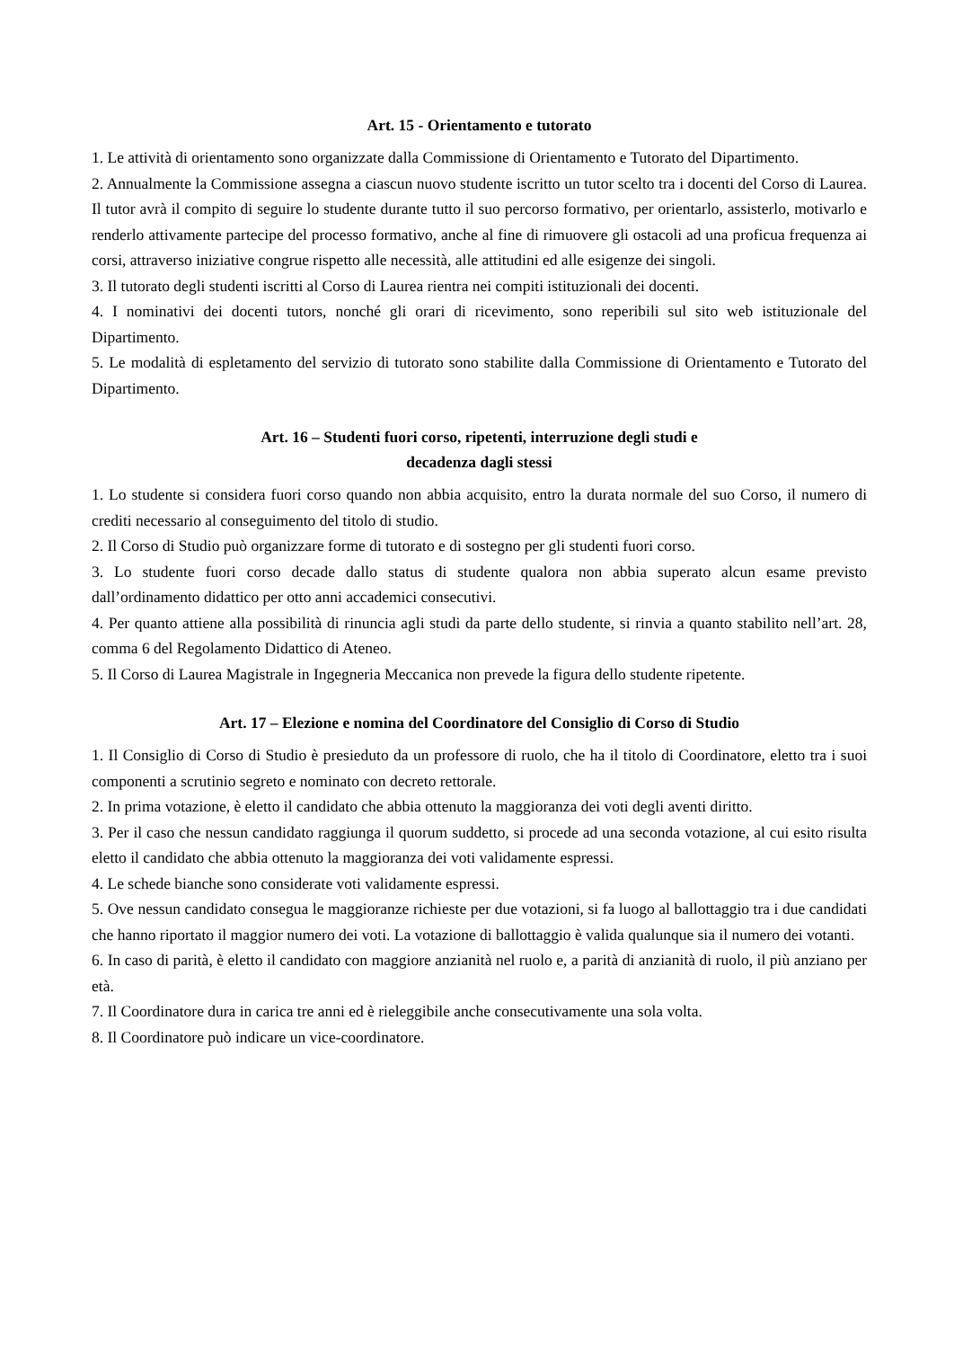Art. 15 - Orientamento e tutorato
1. Le attività di orientamento sono organizzate dalla Commissione di Orientamento e Tutorato del Dipartimento.
2. Annualmente la Commissione assegna a ciascun nuovo studente iscritto un tutor scelto tra i docenti del Corso di Laurea. Il tutor avrà il compito di seguire lo studente durante tutto il suo percorso formativo, per orientarlo, assisterlo, motivarlo e renderlo attivamente partecipe del processo formativo, anche al fine di rimuovere gli ostacoli ad una proficua frequenza ai corsi, attraverso iniziative congrue rispetto alle necessità, alle attitudini ed alle esigenze dei singoli.
3. Il tutorato degli studenti iscritti al Corso di Laurea rientra nei compiti istituzionali dei docenti.
4. I nominativi dei docenti tutors, nonché gli orari di ricevimento, sono reperibili sul sito web istituzionale del Dipartimento.
5. Le modalità di espletamento del servizio di tutorato sono stabilite dalla Commissione di Orientamento e Tutorato del Dipartimento.
Art. 16 – Studenti fuori corso, ripetenti, interruzione degli studi e
decadenza dagli stessi
1. Lo studente si considera fuori corso quando non abbia acquisito, entro la durata normale del suo Corso, il numero di crediti necessario al conseguimento del titolo di studio.
2. Il Corso di Studio può organizzare forme di tutorato e di sostegno per gli studenti fuori corso.
3. Lo studente fuori corso decade dallo status di studente qualora non abbia superato alcun esame previsto dall’ordinamento didattico per otto anni accademici consecutivi.
4. Per quanto attiene alla possibilità di rinuncia agli studi da parte dello studente, si rinvia a quanto stabilito nell’art. 28, comma 6 del Regolamento Didattico di Ateneo.
5. Il Corso di Laurea Magistrale in Ingegneria Meccanica non prevede la figura dello studente ripetente.
Art. 17 – Elezione e nomina del Coordinatore del Consiglio di Corso di Studio
1. Il Consiglio di Corso di Studio è presieduto da un professore di ruolo, che ha il titolo di Coordinatore, eletto tra i suoi componenti a scrutinio segreto e nominato con decreto rettorale.
2. In prima votazione, è eletto il candidato che abbia ottenuto la maggioranza dei voti degli aventi diritto.
3. Per il caso che nessun candidato raggiunga il quorum suddetto, si procede ad una seconda votazione, al cui esito risulta eletto il candidato che abbia ottenuto la maggioranza dei voti validamente espressi.
4. Le schede bianche sono considerate voti validamente espressi.
5. Ove nessun candidato consegua le maggioranze richieste per due votazioni, si fa luogo al ballottaggio tra i due candidati che hanno riportato il maggior numero dei voti. La votazione di ballottaggio è valida qualunque sia il numero dei votanti.
6. In caso di parità, è eletto il candidato con maggiore anzianità nel ruolo e, a parità di anzianità di ruolo, il più anziano per età.
7. Il Coordinatore dura in carica tre anni ed è rieleggibile anche consecutivamente una sola volta.
8. Il Coordinatore può indicare un vice-coordinatore.